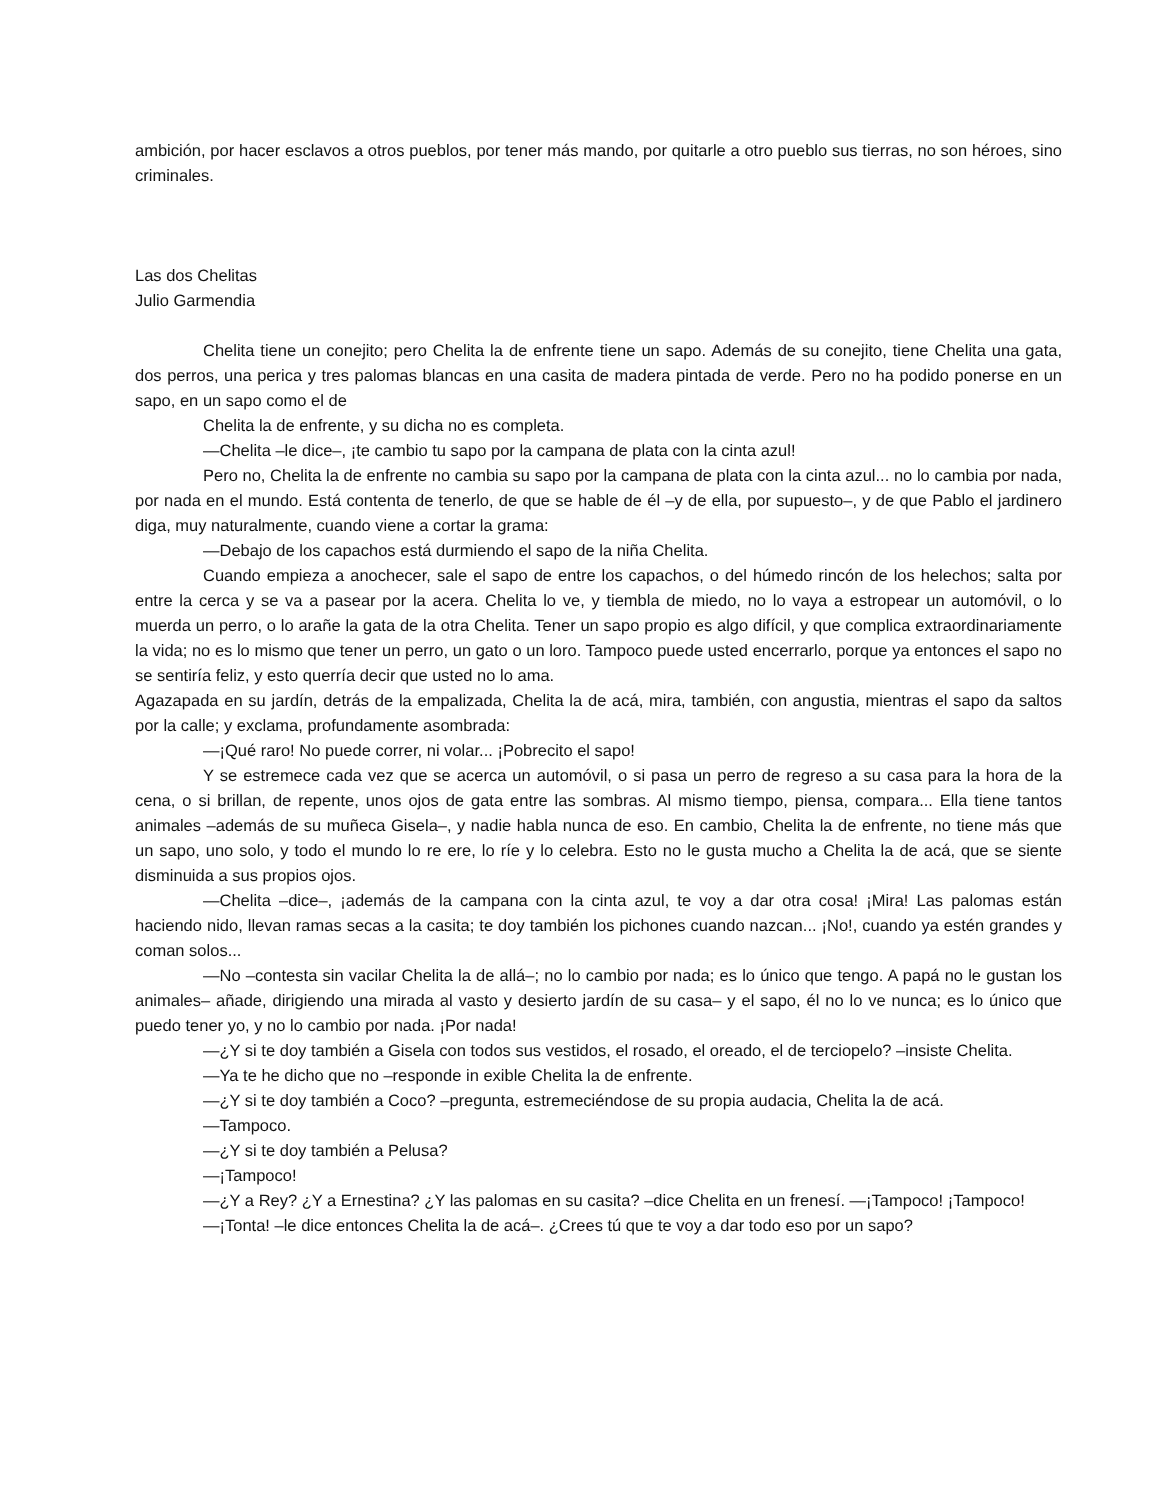ambición, por hacer esclavos a otros pueblos, por tener más mando, por quitarle a otro pueblo sus tierras, no son héroes, sino criminales.
Las dos Chelitas
Julio Garmendia
Chelita tiene un conejito; pero Chelita la de enfrente tiene un sapo. Además de su conejito, tiene Chelita una gata, dos perros, una perica y tres palomas blancas en una casita de madera pintada de verde. Pero no ha podido ponerse en un sapo, en un sapo como el de
Chelita la de enfrente, y su dicha no es completa.
—Chelita –le dice–, ¡te cambio tu sapo por la campana de plata con la cinta azul!
Pero no, Chelita la de enfrente no cambia su sapo por la campana de plata con la cinta azul... no lo cambia por nada, por nada en el mundo. Está contenta de tenerlo, de que se hable de él –y de ella, por supuesto–, y de que Pablo el jardinero diga, muy naturalmente, cuando viene a cortar la grama:
—Debajo de los capachos está durmiendo el sapo de la niña Chelita.
Cuando empieza a anochecer, sale el sapo de entre los capachos, o del húmedo rincón de los helechos; salta por entre la cerca y se va a pasear por la acera. Chelita lo ve, y tiembla de miedo, no lo vaya a estropear un automóvil, o lo muerda un perro, o lo arañe la gata de la otra Chelita. Tener un sapo propio es algo difícil, y que complica extraordinariamente la vida; no es lo mismo que tener un perro, un gato o un loro. Tampoco puede usted encerrarlo, porque ya entonces el sapo no se sentiría feliz, y esto querría decir que usted no lo ama.
Agazapada en su jardín, detrás de la empalizada, Chelita la de acá, mira, también, con angustia, mientras el sapo da saltos por la calle; y exclama, profundamente asombrada:
—¡Qué raro! No puede correr, ni volar... ¡Pobrecito el sapo!
Y se estremece cada vez que se acerca un automóvil, o si pasa un perro de regreso a su casa para la hora de la cena, o si brillan, de repente, unos ojos de gata entre las sombras. Al mismo tiempo, piensa, compara... Ella tiene tantos animales –además de su muñeca Gisela–, y nadie habla nunca de eso. En cambio, Chelita la de enfrente, no tiene más que un sapo, uno solo, y todo el mundo lo re ere, lo ríe y lo celebra. Esto no le gusta mucho a Chelita la de acá, que se siente disminuida a sus propios ojos.
—Chelita –dice–, ¡además de la campana con la cinta azul, te voy a dar otra cosa! ¡Mira! Las palomas están haciendo nido, llevan ramas secas a la casita; te doy también los pichones cuando nazcan... ¡No!, cuando ya estén grandes y coman solos...
—No –contesta sin vacilar Chelita la de allá–; no lo cambio por nada; es lo único que tengo. A papá no le gustan los animales– añade, dirigiendo una mirada al vasto y desierto jardín de su casa– y el sapo, él no lo ve nunca; es lo único que puedo tener yo, y no lo cambio por nada. ¡Por nada!
—¿Y si te doy también a Gisela con todos sus vestidos, el rosado, el oreado, el de terciopelo? –insiste Chelita.
—Ya te he dicho que no –responde in exible Chelita la de enfrente.
—¿Y si te doy también a Coco? –pregunta, estremeciéndose de su propia audacia, Chelita la de acá.
—Tampoco.
—¿Y si te doy también a Pelusa?
—¡Tampoco!
—¿Y a Rey? ¿Y a Ernestina? ¿Y las palomas en su casita? –dice Chelita en un frenesí. —¡Tampoco! ¡Tampoco!
—¡Tonta! –le dice entonces Chelita la de acá–. ¿Crees tú que te voy a dar todo eso por un sapo?